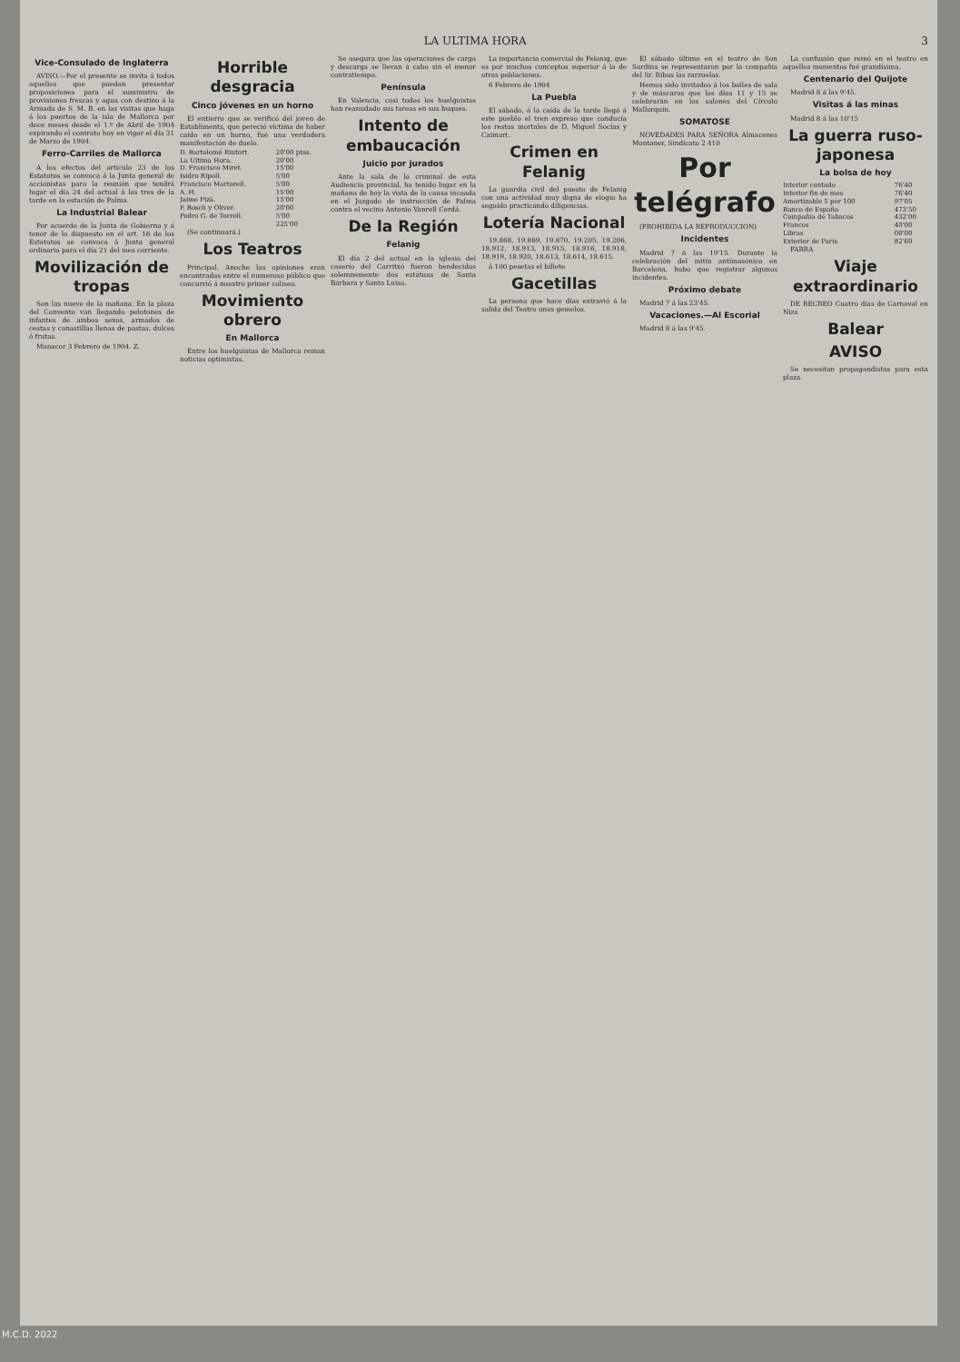LA ULTIMA HORA 3
Vice-Consulado de Inglaterra
AVISO.—Por el presente se invita á todos aquellos que puedan presentar proposiciones para el suministro de provisiones frescas y agua con destino á la Armada de S. M. B. en las visitas que haga á los puertos de la isla de Mallorca por doce meses desde el 1.º de Abril de 1904 expirando el contrato hoy en vigor el día 31 de Marzo de 1904.
Ferro-Carriles de Mallorca
A los efectos del artículo 23 de los Estatutos se convoca á la Junta general de accionistas para la reunión que tendrá lugar el día 24 del actual á las tres de la tarde en la estación de Palma.
La Industrial Balear
Por acuerdo de la Junta de Gobierno y á tenor de lo dispuesto en el art. 16 de los Estatutos se convoca á Junta general ordinaria para el día 21 del mes corriente.
Movilización de tropas
Son las nueve de la mañana. En la plaza del Convento van llegando pelotones de infantes de ambos sexos, armados de cestas y canastillas llenas de pastas, dulces ó frutas.
Manacor 3 Febrero de 1904. Z.
Horrible desgracia
Cinco jóvenes en un horno
El entierro que se verificó del joven de Establiments, que pereció víctima de haber caído en un horno, fué una verdadera manifestación de duelo.
| D. Bartolomé Riutort. | 20'00 ptas. |
| La Ultima Hora. | 20'00 |
| D. Francisco Miret. | 15'00 |
| Isidro Ripoll. | 5'00 |
| Francisco Martorell. | 5'00 |
| A. H. | 15'00 |
| Jaime Pizá. | 15'00 |
| P. Bosch y Oliver. | 20'00 |
| Pedro G. de Torrell. | 5'00 |
| | 225'00 |
(Se continuará.)
Los Teatros
Principal. Anoche las opiniones eran encontradas entre el numeroso público que concurrió á nuestro primer coliseo.
Movimiento obrero
En Mallorca
Entre los huelguistas de Mallorca reinan noticias optimistas.
Se asegura que las operaciones de carga y descarga se llevan á cabo sin el menor contratiempo.
Península
En Valencia, casi todos los huelguistas han reanudado sus tareas en sus buques.
Intento de embaucación
Juicio por jurados
Ante la sala de lo criminal de esta Audiencia provincial, ha tenido lugar en la mañana de hoy la vista de la causa incoada en el Juzgado de instrucción de Palma contra el vecino Antonio Vanrell Cerdá.
De la Región
Felanig
El día 2 del actual en la iglesia del caserío del Carritxó fueron bendecidas solemnemente dos estátuas de Santa Bárbara y Santa Luisa.
La importancia comercial de Felanig, que es por muchos conceptos superior á la de otras poblaciones.
6 Febrero de 1904
La Puebla
El sábado, á la caída de la tarde llegó á este pueblo el tren expreso que conducía los restos mortales de D. Miguel Socías y Caimari.
Crimen en Felanig
La guardia civil del puesto de Felanig con una actividad muy digna de elogio ha seguido practicando diligencias.
Lotería Nacional
19.868, 19.869, 19.870, 19.205, 19.206, 18.912, 18.913, 18.915, 18.916, 18.918, 18.919, 18.920, 18.613, 18.614, 18.615.
á 100 pesetas el billete
Gacetillas
La persona que hace días extravió á la salida del Teatro unos gemelos.
El sábado último en el teatro de Son Sardina se representaron por la compañía del Sr. Ribas las zarzuelas.
Hemos sido invitados á los bailes de sala y de máscaras que los días 11 y 15 se celebrarán en los salones del Círculo Mallorquín.
SOMATOSE
NOVEDADES PARA SEÑORA Almacenes Montaner, Sindicato 2 410
Por telégrafo
(PROHIBIDA LA REPRODUCCION)
Incidentes
Madrid 7 á las 19'15. Durante la celebración del mitin antimasónico en Barcelona, hubo que registrar algunos incidentes.
Próximo debate
Madrid 7 á las 23'45.
Vacaciones.—Al Escorial
Madrid 8 á las 9'45.
La confusión que reinó en el teatro en aquellos momentos fué grandísima.
Centenario del Quijote
Madrid 8 á las 9'45.
Visitas á las minas
Madrid 8 á las 10'15
La guerra ruso-japonesa
La bolsa de hoy
| Interior contado | 76'40 |
| Interior fin de mes | 76'40 |
| Amortizable 5 por 100 | 97'05 |
| Banco de España | 473'50 |
| Compañía de Tabacos | 432'00 |
| Francos | 40'00 |
| Libras | 00'00 |
| Exterior de París | 82'60 |
FABRA
Viaje extraordinario
DE RECREO Cuatro días de Carnaval en Niza
Balear
AVISO
Se necesitan propagandistas para esta plaza.
M.C.D. 2022